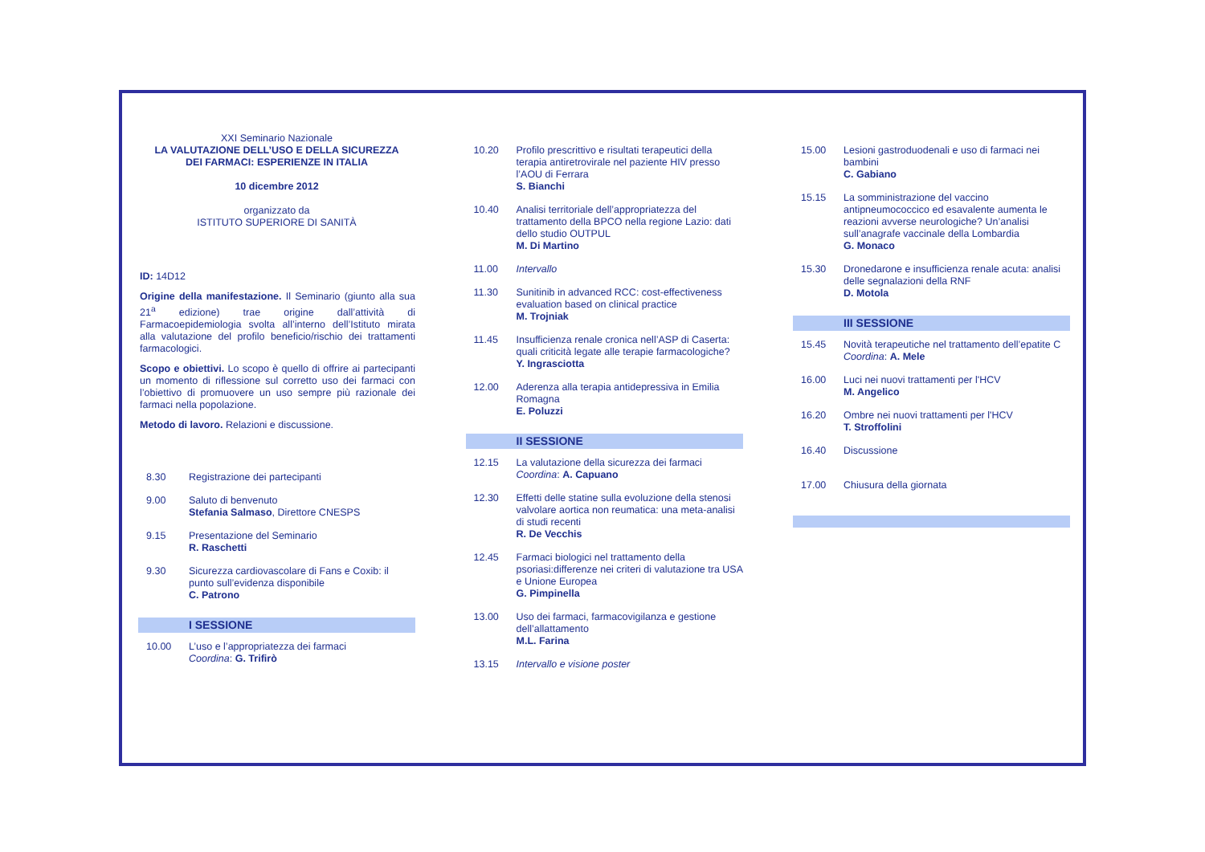XXI Seminario Nazionale
LA VALUTAZIONE DELL’USO E DELLA SICUREZZA
DEI FARMACI: ESPERIENZE IN ITALIA
10 dicembre 2012
organizzato da
ISTITUTO SUPERIORE DI SANITÀ
ID: 14D12
Origine della manifestazione. Il Seminario (giunto alla sua 21<sup>a</sup> edizione) trae origine dall’attività di Farmacoepidemiologia svolta all’interno dell’Istituto mirata alla valutazione del profilo beneficio/rischio dei trattamenti farmacologici.
Scopo e obiettivi. Lo scopo è quello di offrire ai partecipanti un momento di riflessione sul corretto uso dei farmaci con l’obiettivo di promuovere un uso sempre più razionale dei farmaci nella popolazione.
Metodo di lavoro. Relazioni e discussione.
8.30 Registrazione dei partecipanti
9.00 Saluto di benvenuto
Stefania Salmaso, Direttore CNESPS
9.15 Presentazione del Seminario
R. Raschetti
9.30 Sicurezza cardiovascolare di Fans e Coxib: il punto sull’evidenza disponibile
C. Patrono
I SESSIONE
10.00 L’uso e l’appropriatezza dei farmaci
Coordina: G. Trifirò
10.20 Profilo prescrittivo e risultati terapeutici della terapia antiretrovirale nel paziente HIV presso l’AOU di Ferrara
S. Bianchi
10.40 Analisi territoriale dell’appropriatezza del trattamento della BPCO nella regione Lazio: dati dello studio OUTPUL
M. Di Martino
11.00 Intervallo
11.30 Sunitinib in advanced RCC: cost-effectiveness evaluation based on clinical practice
M. Trojniak
11.45 Insufficienza renale cronica nell’ASP di Caserta: quali criticità legate alle terapie farmacologiche?
Y. Ingrasciotta
12.00 Aderenza alla terapia antidepressiva in Emilia Romagna
E. Poluzzi
II SESSIONE
12.15 La valutazione della sicurezza dei farmaci
Coordina: A. Capuano
12.30 Effetti delle statine sulla evoluzione della stenosi valvolare aortica non reumatica: una meta-analisi di studi recenti
R. De Vecchis
12.45 Farmaci biologici nel trattamento della psoriasi:differenze nei criteri di valutazione tra USA e Unione Europea
G. Pimpinella
13.00 Uso dei farmaci, farmacovigilanza e gestione dell’allattamento
M.L. Farina
13.15 Intervallo e visione poster
15.00 Lesioni gastroduodenali e uso di farmaci nei bambini
C. Gabiano
15.15 La somministrazione del vaccino antipneumococcico ed esavalente aumenta le reazioni avverse neurologiche? Un’analisi sull’anagrafe vaccinale della Lombardia
G. Monaco
15.30 Dronedarone e insufficienza renale acuta: analisi delle segnalazioni della RNF
D. Motola
III SESSIONE
15.45 Novità terapeutiche nel trattamento dell’epatite C
Coordina: A. Mele
16.00 Luci nei nuovi trattamenti per l'HCV
M. Angelico
16.20 Ombre nei nuovi trattamenti per l'HCV
T. Stroffolini
16.40 Discussione
17.00 Chiusura della giornata